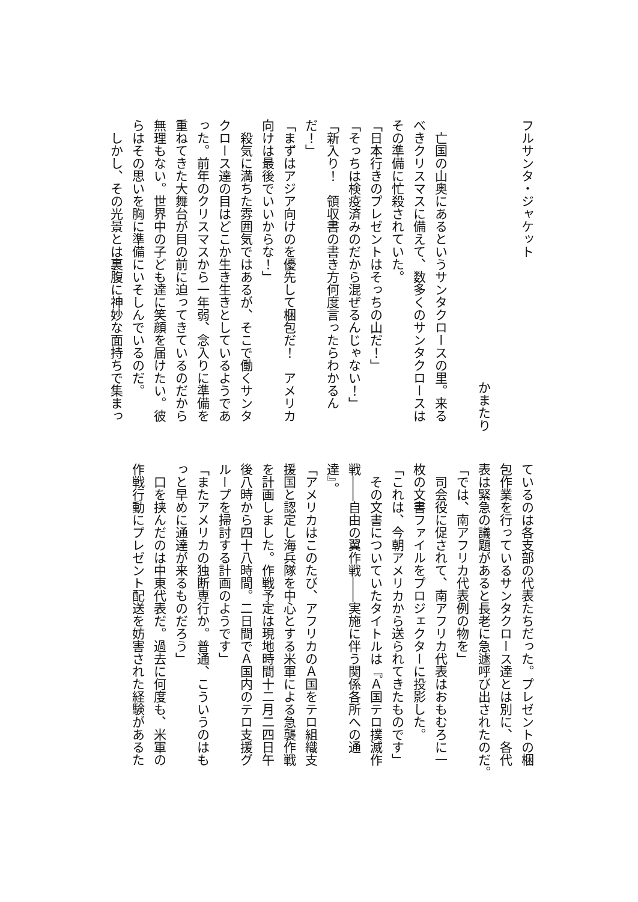フルサンタ・ジャケット
かまたり
　亡国の山奥にあるというサンタクロースの里。来る
べきクリスマスに備えて、数多くのサンタクロースは
その準備に忙殺されていた。
「日本行きのプレゼントはそっちの山だ！」
「そっちは検疫済みのだから混ぜるんじゃない！」
「新入り！　領収書の書き方何度言ったらわかるん
だ！」
「まずはアジア向けのを優先して梱包だ！　アメリカ
向けは最後でいいからな！」
　殺気に満ちた雰囲気ではあるが、そこで働くサンタ
クロース達の目はどこか生き生きとしているようであ
った。前年のクリスマスから一年弱、念入りに準備を
重ねてきた大舞台が目の前に迫ってきているのだから
無理もない。世界中の子ども達に笑顔を届けたい。彼
らはその思いを胸に準備にいそしんでいるのだ。
　しかし、その光景とは裏腹に神妙な面持ちで集まっ
ているのは各支部の代表たちだった。プレゼントの梱
包作業を行っているサンタクロース達とは別に、各代
表は緊急の議題があると長老に急遽呼び出されたのだ。
「では、南アフリカ代表例の物を」
　司会役に促されて、南アフリカ代表はおもむろに一
枚の文書ファイルをプロジェクターに投影した。
「これは、今朝アメリカから送られてきたものです」
　その文書についていたタイトルは『Ａ国テロ撲滅作
戦――自由の翼作戦――実施に伴う関係各所への通
達』。
「アメリカはこのたび、アフリカのＡ国をテロ組織支
援国と認定し海兵隊を中心とする米軍による急襲作戦
を計画しました。作戦予定は現地時間十二月二四日午
後八時から四十八時間。二日間でＡ国内のテロ支援グ
ループを掃討する計画のようです」
「またアメリカの独断専行か。普通、こういうのはも
っと早めに通達が来るものだろう」
　口を挟んだのは中東代表だ。過去に何度も、米軍の
作戦行動にプレゼント配送を妨害された経験があるた